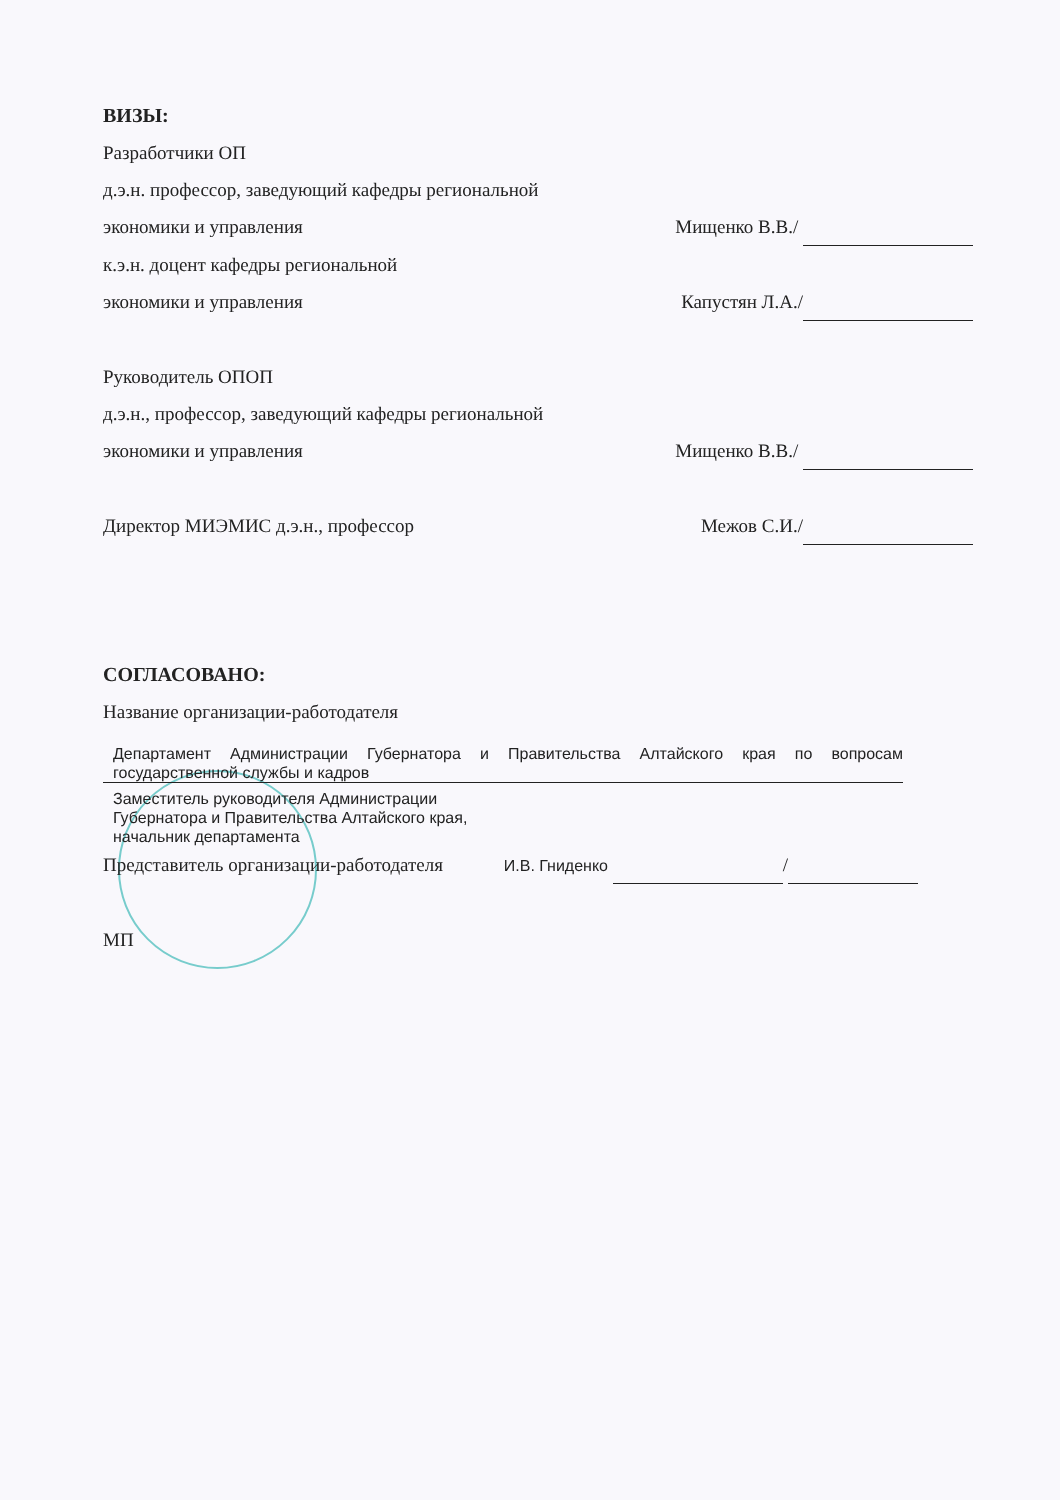ВИЗЫ:
Разработчики ОП
д.э.н. профессор, заведующий кафедры региональной
экономики и управления Мищенко В.В./
к.э.н. доцент кафедры региональной
экономики и управления Капустян Л.А./
Руководитель ОПОП
д.э.н., профессор, заведующий кафедры региональной
экономики и управления Мищенко В.В./
Директор МИЭМИС д.э.н., профессор
Межов С.И./
СОГЛАСОВАНО:
Название организации-работодателя
Департамент Администрации Губернатора и Правительства Алтайского края по вопросам государственной службы и кадров
Заместитель руководителя Администрации Губернатора и Правительства Алтайского края, начальник департамента
Представитель организации-работодателя
И.В. Гниденко /
МП